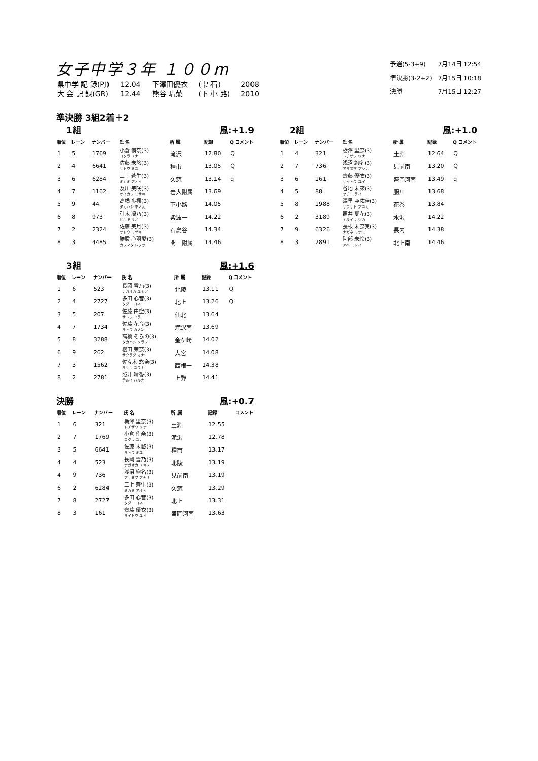女子中学３年 １００m
| 県中学 記 録(PJ) | 12.04 | 下澤田優衣 | (雫 石) | 2008 |
| 大 会 記 録(GR) | 12.44 | 熊谷 晴菜 | (下 小 路) | 2010 |
| 予選(5-3+9) | 7月14日 12:54 |
| 準決勝(3-2+2) | 7月15日 10:18 |
| 決勝 | 7月15日 12:27 |
準決勝 3組2着＋2
1組 風:+1.9
| 順位 | レーン | ナンバー | 氏 名 | 所 属 | 記録 | Q コメント |
| --- | --- | --- | --- | --- | --- | --- |
| 1 | 5 | 1769 | 小倉 侑奈(3) コクラ ユナ | 滝沢 | 12.80 | Q |
| 2 | 4 | 6641 | 佐藤 未悠(3) サトウ ミユ | 種市 | 13.05 | Q |
| 3 | 6 | 6284 | 三上 蒼生(3) ミカミ アオイ | 久慈 | 13.14 | q |
| 4 | 7 | 1162 | 及川 美咲(3) オイカワ ミサキ | 岩大附属 | 13.69 | |
| 5 | 9 | 44 | 高橋 歩楓(3) タカハシ ホノカ | 下小路 | 14.05 | |
| 6 | 8 | 973 | 引木 凜乃(3) ヒキギ リノ | 紫波一 | 14.22 | |
| 7 | 2 | 2324 | 佐藤 美月(3) サトウ ミヅキ | 石鳥谷 | 14.34 | |
| 8 | 3 | 4485 | 勝股 心羽愛(3) カツマタ レファ | 関一附属 | 14.46 | |
2組 風:+1.0
| 順位 | レーン | ナンバー | 氏 名 | 所 属 | 記録 | Q コメント |
| --- | --- | --- | --- | --- | --- | --- |
| 1 | 4 | 321 | 栃澤 里奈(3) トチザワ リナ | 土淵 | 12.64 | Q |
| 2 | 7 | 736 | 浅沼 絢名(3) アサヌマ アヤナ | 見前南 | 13.20 | Q |
| 3 | 6 | 161 | 齋藤 優衣(3) サイトウ ユイ | 盛岡河南 | 13.49 | q |
| 4 | 5 | 88 | 谷地 未來(3) ヤチ ミライ | 厨川 | 13.68 | |
| 5 | 8 | 1988 | 澤里 亜佑佳(3) サワサト アユカ | 花巻 | 13.84 | |
| 6 | 2 | 3189 | 照井 夏花(3) テルイ ナツカ | 水沢 | 14.22 | |
| 7 | 9 | 6326 | 長根 未奈実(3) ナガネ ミナミ | 長内 | 14.38 | |
| 8 | 3 | 2891 | 阿部 未怜(3) アベ ミレイ | 北上南 | 14.46 | |
3組 風:+1.6
| 順位 | レーン | ナンバー | 氏 名 | 所 属 | 記録 | Q コメント |
| --- | --- | --- | --- | --- | --- | --- |
| 1 | 6 | 523 | 長岡 雪乃(3) ナガオカ ユキノ | 北陵 | 13.11 | Q |
| 2 | 4 | 2727 | 多田 心音(3) タダ ココネ | 北上 | 13.26 | Q |
| 3 | 5 | 207 | 佐藤 由空(3) サトウ ユラ | 仙北 | 13.64 | |
| 4 | 7 | 1734 | 佐藤 花音(3) サトウ カノン | 滝沢南 | 13.69 | |
| 5 | 8 | 3288 | 高橋 そらの(3) タカハシ ソラノ | 金ケ崎 | 14.02 | |
| 6 | 9 | 262 | 櫻田 茉奈(3) サクラダ マナ | 大宮 | 14.08 | |
| 7 | 3 | 1562 | 佐々木 悠奈(3) ササキ ユウナ | 西根一 | 14.38 | |
| 8 | 2 | 2781 | 照井 晴香(3) テルイ ハルカ | 上野 | 14.41 | |
決勝 風:+0.7
| 順位 | レーン | ナンバー | 氏 名 | 所 属 | 記録 | コメント |
| --- | --- | --- | --- | --- | --- | --- |
| 1 | 6 | 321 | 栃澤 里奈(3) トチザワ リナ | 土淵 | 12.55 | |
| 2 | 7 | 1769 | 小倉 侑奈(3) コクラ ユナ | 滝沢 | 12.78 | |
| 3 | 5 | 6641 | 佐藤 未悠(3) サトウ ミユ | 種市 | 13.17 | |
| 4 | 4 | 523 | 長岡 雪乃(3) ナガオカ ユキノ | 北陵 | 13.19 | |
| 4 | 9 | 736 | 浅沼 絢名(3) アサヌマ アヤナ | 見前南 | 13.19 | |
| 6 | 2 | 6284 | 三上 蒼生(3) ミカミ アオイ | 久慈 | 13.29 | |
| 7 | 8 | 2727 | 多田 心音(3) タダ ココネ | 北上 | 13.31 | |
| 8 | 3 | 161 | 齋藤 優衣(3) サイトウ ユイ | 盛岡河南 | 13.63 | |